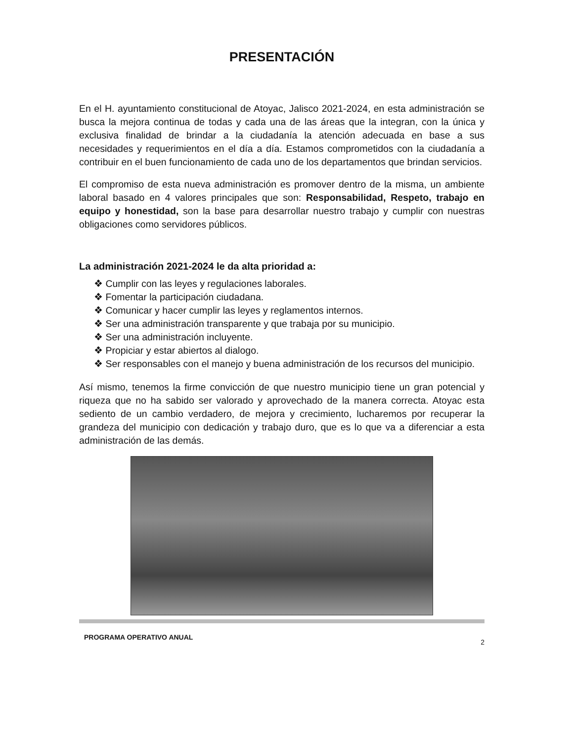PRESENTACIÓN
En el H. ayuntamiento constitucional de Atoyac, Jalisco 2021-2024, en esta administración se busca la mejora continua de todas y cada una de las áreas que la integran, con la única y exclusiva finalidad de brindar a la ciudadanía la atención adecuada en base a sus necesidades y requerimientos en el día a día. Estamos comprometidos con la ciudadanía a contribuir en el buen funcionamiento de cada uno de los departamentos que brindan servicios.
El compromiso de esta nueva administración es promover dentro de la misma, un ambiente laboral basado en 4 valores principales que son: Responsabilidad, Respeto, trabajo en equipo y honestidad, son la base para desarrollar nuestro trabajo y cumplir con nuestras obligaciones como servidores públicos.
La administración 2021-2024 le da alta prioridad a:
❖ Cumplir con las leyes y regulaciones laborales.
❖ Fomentar la participación ciudadana.
❖ Comunicar y hacer cumplir las leyes y reglamentos internos.
❖ Ser una administración transparente y que trabaja por su municipio.
❖ Ser una administración incluyente.
❖ Propiciar y estar abiertos al dialogo.
❖ Ser responsables con el manejo y buena administración de los recursos del municipio.
Así mismo, tenemos la firme convicción de que nuestro municipio tiene un gran potencial y riqueza que no ha sabido ser valorado y aprovechado de la manera correcta. Atoyac esta sediento de un cambio verdadero, de mejora y crecimiento, lucharemos por recuperar la grandeza del municipio con dedicación y trabajo duro, que es lo que va a diferenciar a esta administración de las demás.
PROGRAMA OPERATIVO ANUAL 2